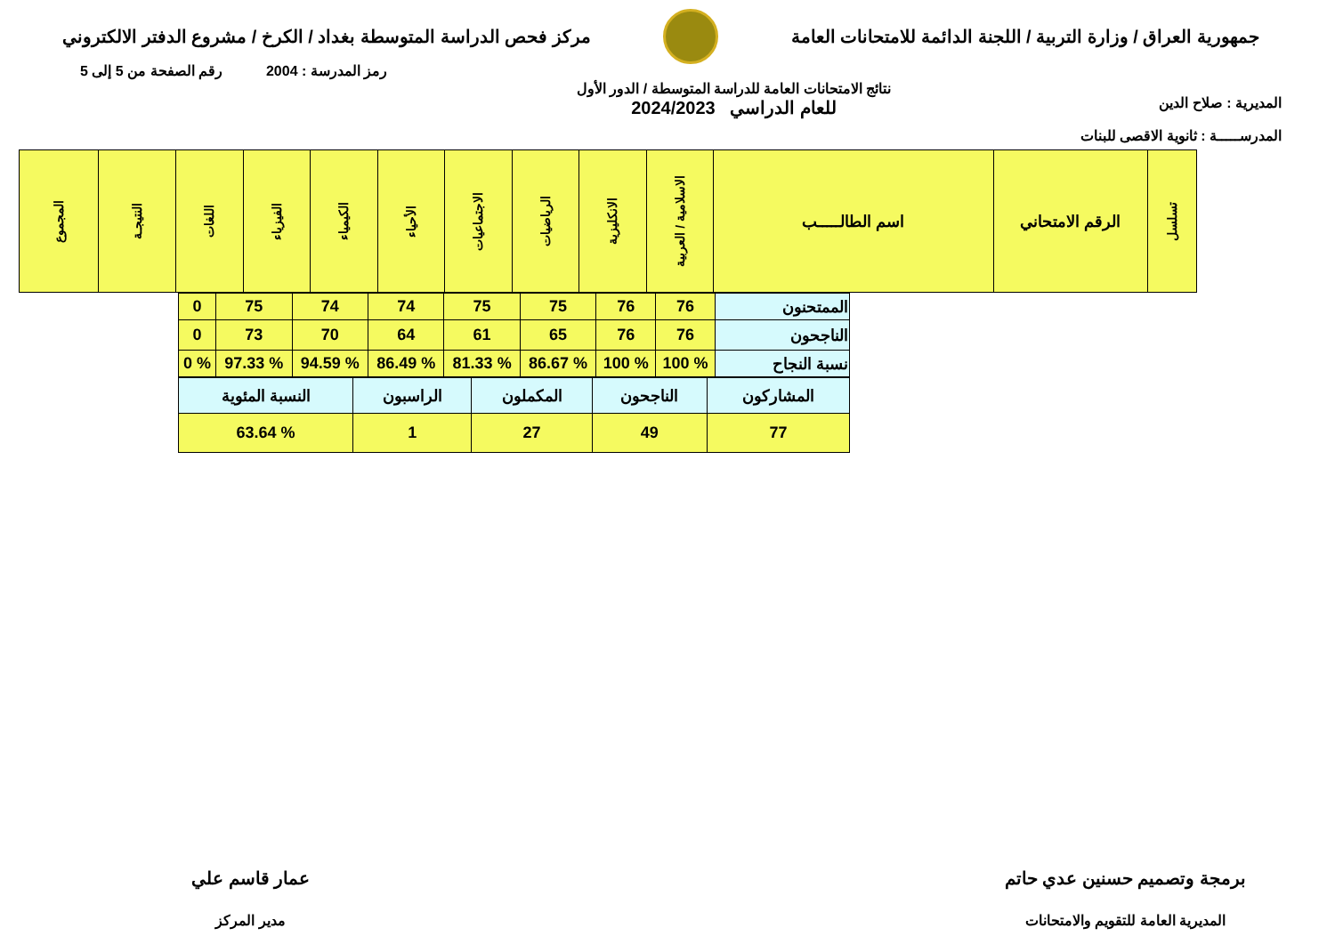جمهورية العراق / وزارة التربية / اللجنة الدائمة للامتحانات العامة
مركز فحص الدراسة المتوسطة بغداد / الكرخ / مشروع الدفتر الالكتروني
المديرية : صلاح الدين
المدرســـــة : ثانوية الاقصى للبنات
نتائج الامتحانات العامة للدراسة المتوسطة / الدور الأول
للعام الدراسي 2024/2023
رمز المدرسة : 2004 رقم الصفحة من 5 إلى 5
| تسلسل | الرقم الامتحاني | اسم الطالـــــب | الاسلامية / العربية | الانكليزية | الرياضيات | الاجتماعيات | الأحياء | الكيمياء | الفيزياء | اللغات | النتيجـة | المجموع |
| --- | --- | --- | --- | --- | --- | --- | --- | --- | --- | --- | --- | --- |
| الممتحنون | 76 | 76 | 75 | 75 | 74 | 74 | 75 | 0 |
| الناجحون | 76 | 76 | 65 | 61 | 64 | 70 | 73 | 0 |
| نسبة النجاح | % 100 | % 100 | % 86.67 | % 81.33 | % 86.49 | % 94.59 | % 97.33 | % 0 |
| المشاركون | الناجحون | المكملون | الراسبون | النسبة المئوية |
| 77 | 49 | 27 | 1 | % 63.64 |
برمجة وتصميم حسنين عدي حاتم
المديرية العامة للتقويم والامتحانات
عمار قاسم علي
مدير المركز